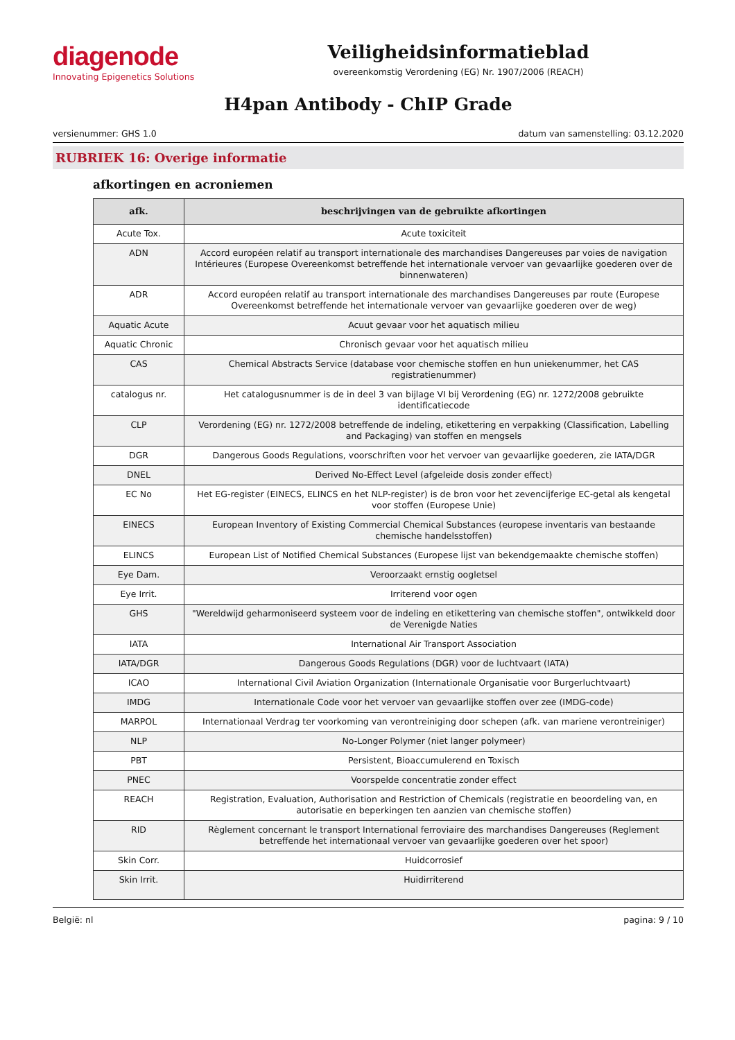diagenode
Innovating Epigenetics Solutions
Veiligheidsinformatieblad
overeenkomstig Verordening (EG) Nr. 1907/2006 (REACH)
H4pan Antibody - ChIP Grade
versienummer: GHS 1.0 datum van samenstelling: 03.12.2020
RUBRIEK 16: Overige informatie
afkortingen en acroniemen
| afk. | beschrijvingen van de gebruikte afkortingen |
| --- | --- |
| Acute Tox. | Acute toxiciteit |
| ADN | Accord européen relatif au transport internationale des marchandises Dangereuses par voies de navigation Intérieures (Europese Overeenkomst betreffende het internationale vervoer van gevaarlijke goederen over de binnenwateren) |
| ADR | Accord européen relatif au transport internationale des marchandises Dangereuses par route (Europese Overeenkomst betreffende het internationale vervoer van gevaarlijke goederen over de weg) |
| Aquatic Acute | Acuut gevaar voor het aquatisch milieu |
| Aquatic Chronic | Chronisch gevaar voor het aquatisch milieu |
| CAS | Chemical Abstracts Service (database voor chemische stoffen en hun uniekenummer, het CAS registratienummer) |
| catalogus nr. | Het catalogusnummer is de in deel 3 van bijlage VI bij Verordening (EG) nr. 1272/2008 gebruikte identificatiecode |
| CLP | Verordening (EG) nr. 1272/2008 betreffende de indeling, etikettering en verpakking (Classification, Labelling and Packaging) van stoffen en mengsels |
| DGR | Dangerous Goods Regulations, voorschriften voor het vervoer van gevaarlijke goederen, zie IATA/DGR |
| DNEL | Derived No-Effect Level (afgeleide dosis zonder effect) |
| EC No | Het EG-register (EINECS, ELINCS en het NLP-register) is de bron voor het zevencijferige EC-getal als kengetal voor stoffen (Europese Unie) |
| EINECS | European Inventory of Existing Commercial Chemical Substances (europese inventaris van bestaande chemische handelsstoffen) |
| ELINCS | European List of Notified Chemical Substances (Europese lijst van bekendgemaakte chemische stoffen) |
| Eye Dam. | Veroorzaakt ernstig oogletsel |
| Eye Irrit. | Irriterend voor ogen |
| GHS | "Wereldwijd geharmoniseerd systeem voor de indeling en etikettering van chemische stoffen", ontwikkeld door de Verenigde Naties |
| IATA | International Air Transport Association |
| IATA/DGR | Dangerous Goods Regulations (DGR) voor de luchtvaart (IATA) |
| ICAO | International Civil Aviation Organization (Internationale Organisatie voor Burgerluchtvaart) |
| IMDG | Internationale Code voor het vervoer van gevaarlijke stoffen over zee (IMDG-code) |
| MARPOL | Internationaal Verdrag ter voorkoming van verontreiniging door schepen (afk. van mariene verontreiniger) |
| NLP | No-Longer Polymer (niet langer polymeer) |
| PBT | Persistent, Bioaccumulerend en Toxisch |
| PNEC | Voorspelde concentratie zonder effect |
| REACH | Registration, Evaluation, Authorisation and Restriction of Chemicals (registratie en beoordeling van, en autorisatie en beperkingen ten aanzien van chemische stoffen) |
| RID | Règlement concernant le transport International ferroviaire des marchandises Dangereuses (Reglement betreffende het internationaal vervoer van gevaarlijke goederen over het spoor) |
| Skin Corr. | Huidcorrosief |
| Skin Irrit. | Huidirriterend |
België: nl pagina: 9 / 10